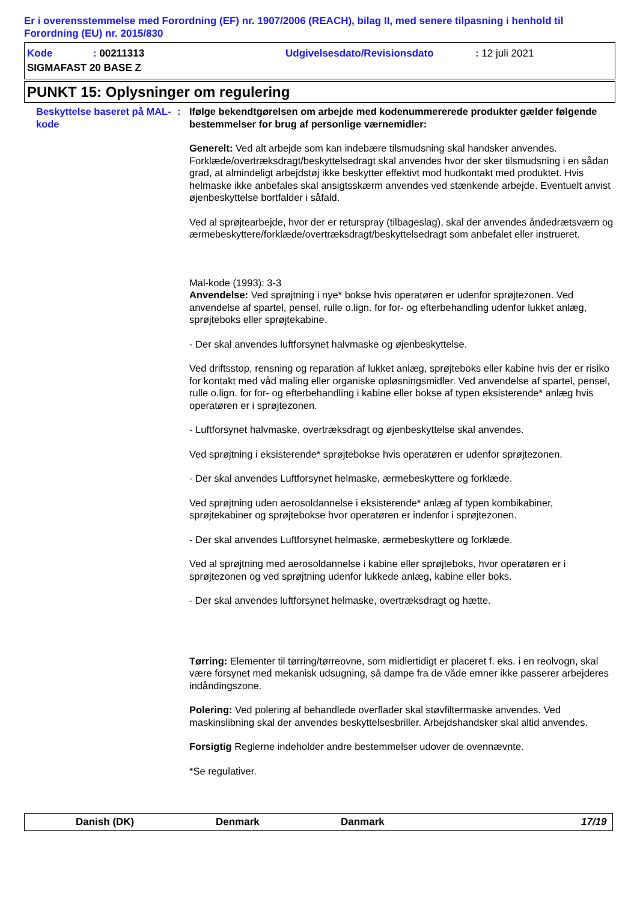Er i overensstemmelse med Forordning (EF) nr. 1907/2006 (REACH), bilag II, med senere tilpasning i henhold til Forordning (EU) nr. 2015/830
Kode: 00211313 Udgivelsesdato/Revisionsdato: 12 juli 2021
SIGMAFAST 20 BASE Z
PUNKT 15: Oplysninger om regulering
Beskyttelse baseret på MAL-kode
: Ifølge bekendtgørelsen om arbejde med kodenummererede produkter gælder følgende bestemmelser for brug af personlige værnemidler:
Generelt: Ved alt arbejde som kan indebære tilsmudsning skal handsker anvendes. Forklæde/overtræksdragt/beskyttelsedragt skal anvendes hvor der sker tilsmudsning i en sådan grad, at almindeligt arbejdstøj ikke beskytter effektivt mod hudkontakt med produktet. Hvis helmaske ikke anbefales skal ansigtsskærm anvendes ved stænkende arbejde. Eventuelt anvist øjenbeskyttelse bortfalder i såfald.
Ved al sprøjtearbejde, hvor der er returspray (tilbageslag), skal der anvendes åndedrætsværn og ærmebeskyttere/forklæde/overtræksdragt/beskyttelsedragt som anbefalet eller instrueret.
Mal-kode (1993): 3-3
Anvendelse: Ved sprøjtning i nye* bokse hvis operatøren er udenfor sprøjtezonen. Ved anvendelse af spartel, pensel, rulle o.lign. for for- og efterbehandling udenfor lukket anlæg, sprøjteboks eller sprøjtekabine.
- Der skal anvendes luftforsynet halvmaske og øjenbeskyttelse.
Ved driftsstop, rensning og reparation af lukket anlæg, sprøjteboks eller kabine hvis der er risiko for kontakt med våd maling eller organiske opløsningsmidler. Ved anvendelse af spartel, pensel, rulle o.lign. for for- og efterbehandling i kabine eller bokse af typen eksisterende* anlæg hvis operatøren er i sprøjtezonen.
- Luftforsynet halvmaske, overtræksdragt og øjenbeskyttelse skal anvendes.
Ved sprøjtning i eksisterende* sprøjtebokse hvis operatøren er udenfor sprøjtezonen.
- Der skal anvendes Luftforsynet helmaske, ærmebeskyttere og forklæde.
Ved sprøjtning uden aerosoldannelse i eksisterende* anlæg af typen kombikabiner, sprøjtekabiner og sprøjtebokse hvor operatøren er indenfor i sprøjtezonen.
- Der skal anvendes Luftforsynet helmaske, ærmebeskyttere og forklæde.
Ved al sprøjtning med aerosoldannelse i kabine eller sprøjteboks, hvor operatøren er i sprøjtezonen og ved sprøjtning udenfor lukkede anlæg, kabine eller boks.
- Der skal anvendes luftforsynet helmaske, overtræksdragt og hætte.
Tørring: Elementer til tørring/tørreovne, som midlertidigt er placeret f. eks. i en reolvogn, skal være forsynet med mekanisk udsugning, så dampe fra de våde emner ikke passerer arbejderes indåndingszone.
Polering: Ved polering af behandlede overflader skal støvfiltermaske anvendes. Ved maskinslibning skal der anvendes beskyttelsesbriller. Arbejdshandsker skal altid anvendes.
Forsigtig Reglerne indeholder andre bestemmelser udover de ovennævnte.
*Se regulativer.
Danish (DK) Denmark Danmark 17/19